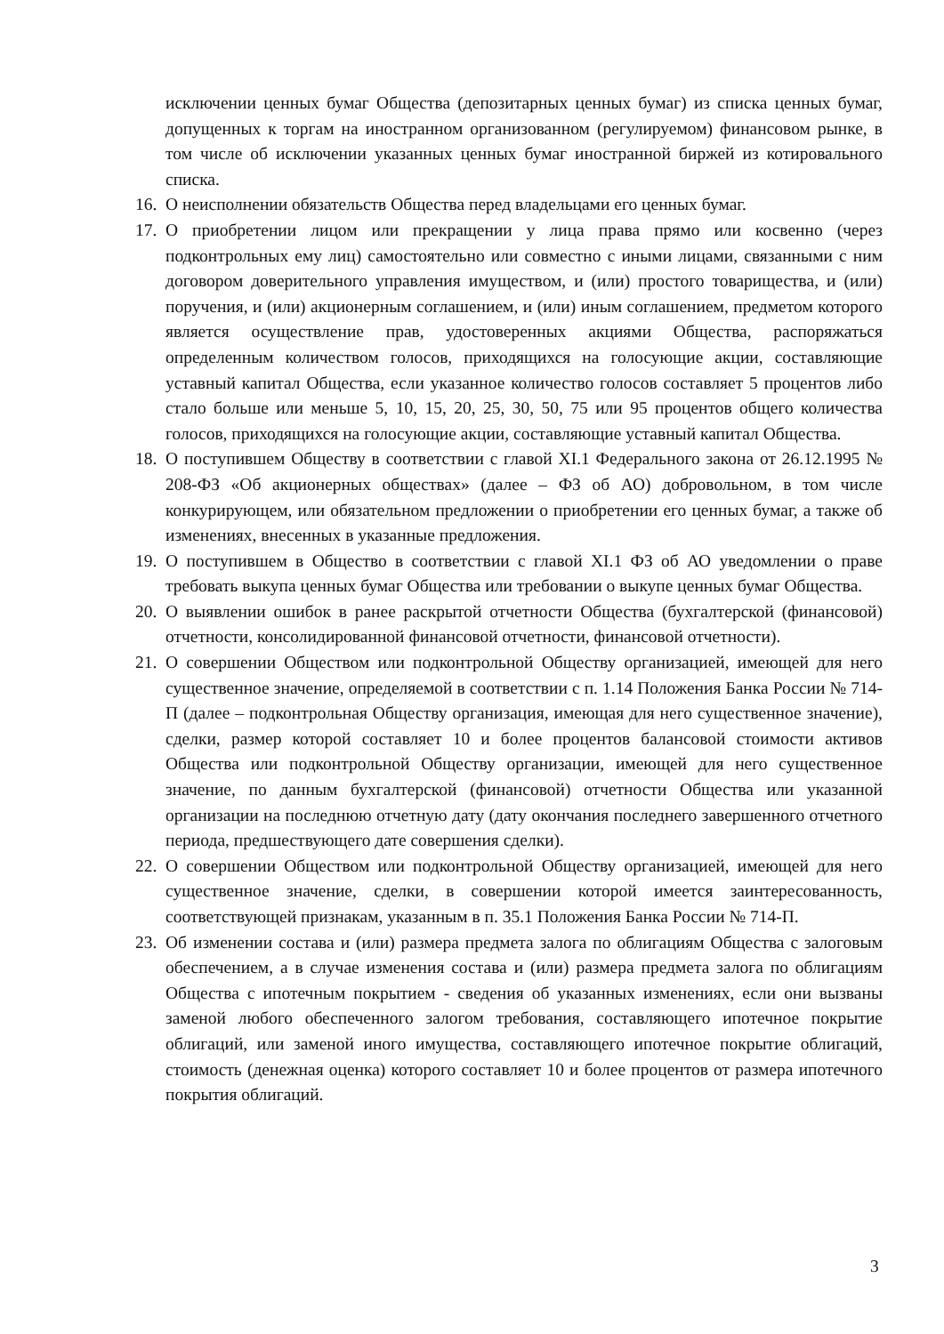исключении ценных бумаг Общества (депозитарных ценных бумаг) из списка ценных бумаг, допущенных к торгам на иностранном организованном (регулируемом) финансовом рынке, в том числе об исключении указанных ценных бумаг иностранной биржей из котировального списка.
16. О неисполнении обязательств Общества перед владельцами его ценных бумаг.
17. О приобретении лицом или прекращении у лица права прямо или косвенно (через подконтрольных ему лиц) самостоятельно или совместно с иными лицами, связанными с ним договором доверительного управления имуществом, и (или) простого товарищества, и (или) поручения, и (или) акционерным соглашением, и (или) иным соглашением, предметом которого является осуществление прав, удостоверенных акциями Общества, распоряжаться определенным количеством голосов, приходящихся на голосующие акции, составляющие уставный капитал Общества, если указанное количество голосов составляет 5 процентов либо стало больше или меньше 5, 10, 15, 20, 25, 30, 50, 75 или 95 процентов общего количества голосов, приходящихся на голосующие акции, составляющие уставный капитал Общества.
18. О поступившем Обществу в соответствии с главой XI.1 Федерального закона от 26.12.1995 № 208-ФЗ «Об акционерных обществах» (далее – ФЗ об АО) добровольном, в том числе конкурирующем, или обязательном предложении о приобретении его ценных бумаг, а также об изменениях, внесенных в указанные предложения.
19. О поступившем в Общество в соответствии с главой XI.1 ФЗ об АО уведомлении о праве требовать выкупа ценных бумаг Общества или требовании о выкупе ценных бумаг Общества.
20. О выявлении ошибок в ранее раскрытой отчетности Общества (бухгалтерской (финансовой) отчетности, консолидированной финансовой отчетности, финансовой отчетности).
21. О совершении Обществом или подконтрольной Обществу организацией, имеющей для него существенное значение, определяемой в соответствии с п. 1.14 Положения Банка России № 714-П (далее – подконтрольная Обществу организация, имеющая для него существенное значение), сделки, размер которой составляет 10 и более процентов балансовой стоимости активов Общества или подконтрольной Обществу организации, имеющей для него существенное значение, по данным бухгалтерской (финансовой) отчетности Общества или указанной организации на последнюю отчетную дату (дату окончания последнего завершенного отчетного периода, предшествующего дате совершения сделки).
22. О совершении Обществом или подконтрольной Обществу организацией, имеющей для него существенное значение, сделки, в совершении которой имеется заинтересованность, соответствующей признакам, указанным в п. 35.1 Положения Банка России № 714-П.
23. Об изменении состава и (или) размера предмета залога по облигациям Общества с залоговым обеспечением, а в случае изменения состава и (или) размера предмета залога по облигациям Общества с ипотечным покрытием - сведения об указанных изменениях, если они вызваны заменой любого обеспеченного залогом требования, составляющего ипотечное покрытие облигаций, или заменой иного имущества, составляющего ипотечное покрытие облигаций, стоимость (денежная оценка) которого составляет 10 и более процентов от размера ипотечного покрытия облигаций.
3